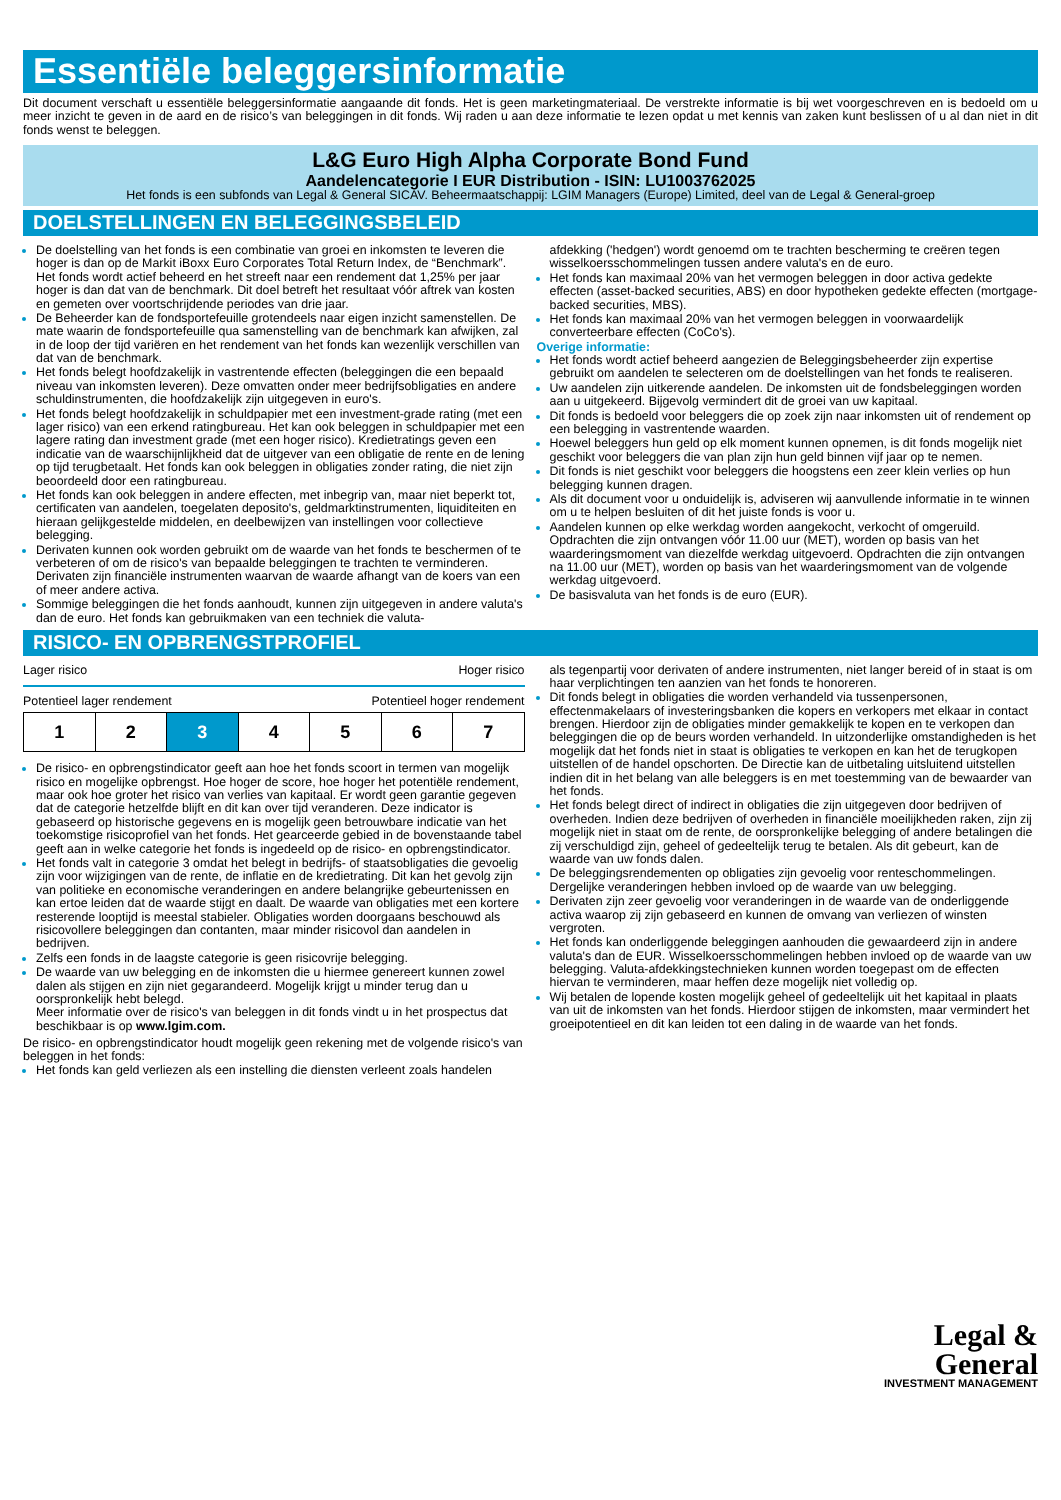Essentiële beleggersinformatie
Dit document verschaft u essentiële beleggersinformatie aangaande dit fonds. Het is geen marketingmateriaal. De verstrekte informatie is bij wet voorgeschreven en is bedoeld om u meer inzicht te geven in de aard en de risico’s van beleggingen in dit fonds. Wij raden u aan deze informatie te lezen opdat u met kennis van zaken kunt beslissen of u al dan niet in dit fonds wenst te beleggen.
L&G Euro High Alpha Corporate Bond Fund
Aandelencategorie I EUR Distribution - ISIN: LU1003762025
Het fonds is een subfonds van Legal & General SICAV. Beheermaatschappij: LGIM Managers (Europe) Limited, deel van de Legal & General-groep
DOELSTELLINGEN EN BELEGGINGSBELEID
De doelstelling van het fonds is een combinatie van groei en inkomsten te leveren die hoger is dan op de Markit iBoxx Euro Corporates Total Return Index, de “Benchmark”. Het fonds wordt actief beheerd en het streeft naar een rendement dat 1,25% per jaar hoger is dan dat van de benchmark. Dit doel betreft het resultaat vóór aftrek van kosten en gemeten over voortschrijdende periodes van drie jaar.
De Beheerder kan de fondsportefeuille grotendeels naar eigen inzicht samenstellen. De mate waarin de fondsportefeuille qua samenstelling van de benchmark kan afwijken, zal in de loop der tijd variëren en het rendement van het fonds kan wezenlijk verschillen van dat van de benchmark.
Het fonds belegt hoofdzakelijk in vastrentende effecten (beleggingen die een bepaald niveau van inkomsten leveren). Deze omvatten onder meer bedrijfsobligaties en andere schuldinstrumenten, die hoofdzakelijk zijn uitgegeven in euro's.
Het fonds belegt hoofdzakelijk in schuldpapier met een investment-grade rating (met een lager risico) van een erkend ratingbureau. Het kan ook beleggen in schuldpapier met een lagere rating dan investment grade (met een hoger risico). Kredietratings geven een indicatie van de waarschijnlijkheid dat de uitgever van een obligatie de rente en de lening op tijd terugbetaalt. Het fonds kan ook beleggen in obligaties zonder rating, die niet zijn beoordeeld door een ratingbureau.
Het fonds kan ook beleggen in andere effecten, met inbegrip van, maar niet beperkt tot, certificaten van aandelen, toegelaten deposito's, geldmarktinstrumenten, liquiditeiten en hieraan gelijkgestelde middelen, en deelbewijzen van instellingen voor collectieve belegging.
Derivaten kunnen ook worden gebruikt om de waarde van het fonds te beschermen of te verbeteren of om de risico's van bepaalde beleggingen te trachten te verminderen. Derivaten zijn financiële instrumenten waarvan de waarde afhangt van de koers van een of meer andere activa.
Sommige beleggingen die het fonds aanhoudt, kunnen zijn uitgegeven in andere valuta's dan de euro. Het fonds kan gebruikmaken van een techniek die valuta-
afdekking ('hedgen') wordt genoemd om te trachten bescherming te creëren tegen wisselkoersschommelingen tussen andere valuta's en de euro.
Het fonds kan maximaal 20% van het vermogen beleggen in door activa gedekte effecten (asset-backed securities, ABS) en door hypotheken gedekte effecten (mortgage-backed securities, MBS).
Het fonds kan maximaal 20% van het vermogen beleggen in voorwaardelijk converteerbare effecten (CoCo's).
Overige informatie:
Het fonds wordt actief beheerd aangezien de Beleggingsbeheerder zijn expertise gebruikt om aandelen te selecteren om de doelstellingen van het fonds te realiseren.
Uw aandelen zijn uitkerende aandelen. De inkomsten uit de fondsbeleggingen worden aan u uitgekeerd. Bijgevolg vermindert dit de groei van uw kapitaal.
Dit fonds is bedoeld voor beleggers die op zoek zijn naar inkomsten uit of rendement op een belegging in vastrentende waarden.
Hoewel beleggers hun geld op elk moment kunnen opnemen, is dit fonds mogelijk niet geschikt voor beleggers die van plan zijn hun geld binnen vijf jaar op te nemen.
Dit fonds is niet geschikt voor beleggers die hoogstens een zeer klein verlies op hun belegging kunnen dragen.
Als dit document voor u onduidelijk is, adviseren wij aanvullende informatie in te winnen om u te helpen besluiten of dit het juiste fonds is voor u.
Aandelen kunnen op elke werkdag worden aangekocht, verkocht of omgeruild. Opdrachten die zijn ontvangen vóór 11.00 uur (MET), worden op basis van het waarderingsmoment van diezelfde werkdag uitgevoerd. Opdrachten die zijn ontvangen na 11.00 uur (MET), worden op basis van het waarderingsmoment van de volgende werkdag uitgevoerd.
De basisvaluta van het fonds is de euro (EUR).
RISICO- EN OPBRENGSTPROFIEL
Lager risico Hoger risico
Potentieel lager rendement Potentieel hoger rendement
| 1 | 2 | 3 | 4 | 5 | 6 | 7 |
De risico- en opbrengstindicator geeft aan hoe het fonds scoort in termen van mogelijk risico en mogelijke opbrengst. Hoe hoger de score, hoe hoger het potentiële rendement, maar ook hoe groter het risico van verlies van kapitaal. Er wordt geen garantie gegeven dat de categorie hetzelfde blijft en dit kan over tijd veranderen. Deze indicator is gebaseerd op historische gegevens en is mogelijk geen betrouwbare indicatie van het toekomstige risicoprofiel van het fonds. Het gearceerde gebied in de bovenstaande tabel geeft aan in welke categorie het fonds is ingedeeld op de risico- en opbrengstindicator.
Het fonds valt in categorie 3 omdat het belegt in bedrijfs- of staatsobligaties die gevoelig zijn voor wijzigingen van de rente, de inflatie en de kredietrating. Dit kan het gevolg zijn van politieke en economische veranderingen en andere belangrijke gebeurtenissen en kan ertoe leiden dat de waarde stijgt en daalt. De waarde van obligaties met een kortere resterende looptijd is meestal stabieler. Obligaties worden doorgaans beschouwd als risicovollere beleggingen dan contanten, maar minder risicovol dan aandelen in bedrijven.
Zelfs een fonds in de laagste categorie is geen risicovrije belegging.
De waarde van uw belegging en de inkomsten die u hiermee genereert kunnen zowel dalen als stijgen en zijn niet gegarandeerd. Mogelijk krijgt u minder terug dan u oorspronkelijk hebt belegd.
Meer informatie over de risico's van beleggen in dit fonds vindt u in het prospectus dat beschikbaar is op www.lgim.com.
De risico- en opbrengstindicator houdt mogelijk geen rekening met de volgende risico's van beleggen in het fonds:
Het fonds kan geld verliezen als een instelling die diensten verleent zoals handelen
als tegenpartij voor derivaten of andere instrumenten, niet langer bereid of in staat is om haar verplichtingen ten aanzien van het fonds te honoreren.
Dit fonds belegt in obligaties die worden verhandeld via tussenpersonen, effectenmakelaars of investeringsbanken die kopers en verkopers met elkaar in contact brengen. Hierdoor zijn de obligaties minder gemakkelijk te kopen en te verkopen dan beleggingen die op de beurs worden verhandeld. In uitzonderlijke omstandigheden is het mogelijk dat het fonds niet in staat is obligaties te verkopen en kan het de terugkopen uitstellen of de handel opschorten. De Directie kan de uitbetaling uitsluitend uitstellen indien dit in het belang van alle beleggers is en met toestemming van de bewaarder van het fonds.
Het fonds belegt direct of indirect in obligaties die zijn uitgegeven door bedrijven of overheden. Indien deze bedrijven of overheden in financiële moeilijkheden raken, zijn zij mogelijk niet in staat om de rente, de oorspronkelijke belegging of andere betalingen die zij verschuldigd zijn, geheel of gedeeltelijk terug te betalen. Als dit gebeurt, kan de waarde van uw fonds dalen.
De beleggingsrendementen op obligaties zijn gevoelig voor renteschommelingen. Dergelijke veranderingen hebben invloed op de waarde van uw belegging.
Derivaten zijn zeer gevoelig voor veranderingen in de waarde van de onderliggende activa waarop zij zijn gebaseerd en kunnen de omvang van verliezen of winsten vergroten.
Het fonds kan onderliggende beleggingen aanhouden die gewaardeerd zijn in andere valuta's dan de EUR. Wisselkoersschommelingen hebben invloed op de waarde van uw belegging. Valuta-afdekkingstechnieken kunnen worden toegepast om de effecten hiervan te verminderen, maar heffen deze mogelijk niet volledig op.
Wij betalen de lopende kosten mogelijk geheel of gedeeltelijk uit het kapitaal in plaats van uit de inkomsten van het fonds. Hierdoor stijgen de inkomsten, maar vermindert het groeipotentieel en dit kan leiden tot een daling in de waarde van het fonds.
Legal &
General
INVESTMENT MANAGEMENT